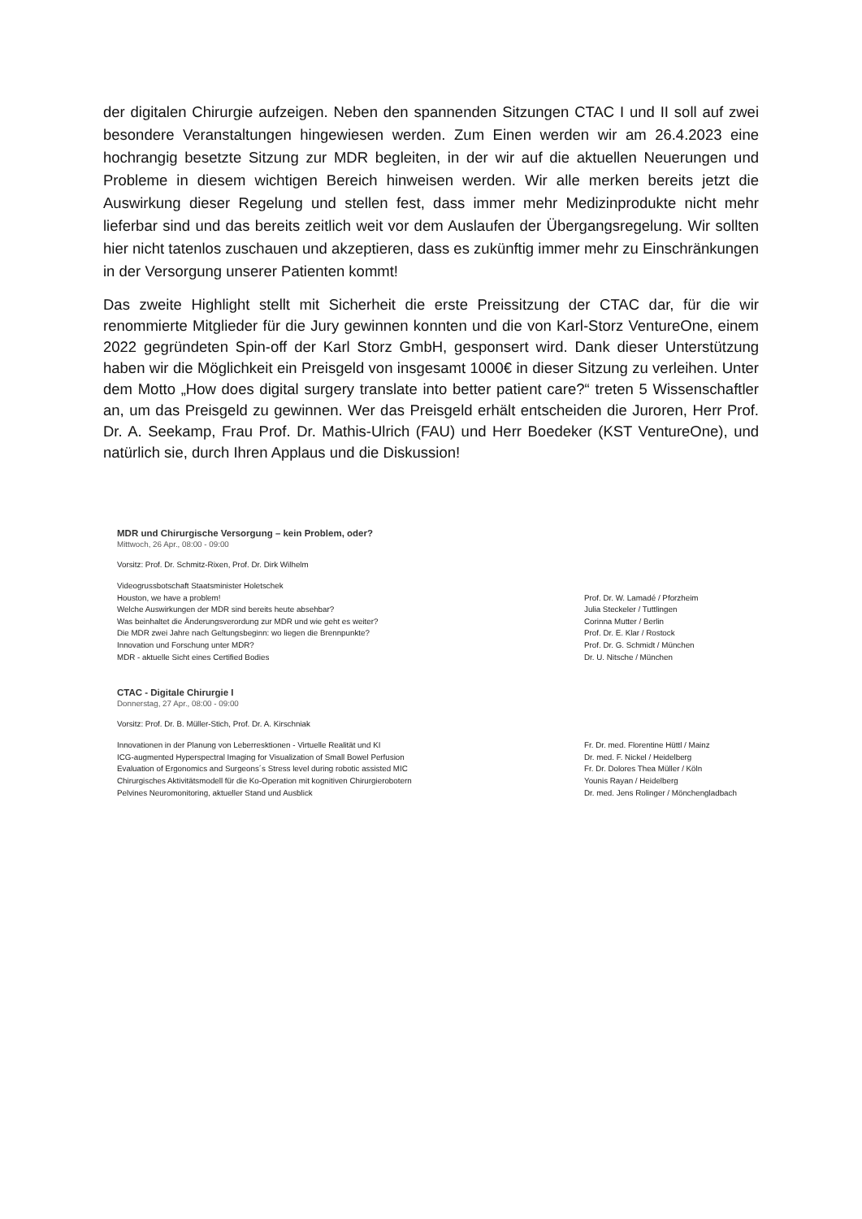der digitalen Chirurgie aufzeigen. Neben den spannenden Sitzungen CTAC I und II soll auf zwei besondere Veranstaltungen hingewiesen werden. Zum Einen werden wir am 26.4.2023 eine hochrangig besetzte Sitzung zur MDR begleiten, in der wir auf die aktuellen Neuerungen und Probleme in diesem wichtigen Bereich hinweisen werden. Wir alle merken bereits jetzt die Auswirkung dieser Regelung und stellen fest, dass immer mehr Medizinprodukte nicht mehr lieferbar sind und das bereits zeitlich weit vor dem Auslaufen der Übergangsregelung. Wir sollten hier nicht tatenlos zuschauen und akzeptieren, dass es zukünftig immer mehr zu Einschränkungen in der Versorgung unserer Patienten kommt!
Das zweite Highlight stellt mit Sicherheit die erste Preissitzung der CTAC dar, für die wir renommierte Mitglieder für die Jury gewinnen konnten und die von Karl-Storz VentureOne, einem 2022 gegründeten Spin-off der Karl Storz GmbH, gesponsert wird. Dank dieser Unterstützung haben wir die Möglichkeit ein Preisgeld von insgesamt 1000€ in dieser Sitzung zu verleihen. Unter dem Motto „How does digital surgery translate into better patient care?“ treten 5 Wissenschaftler an, um das Preisgeld zu gewinnen. Wer das Preisgeld erhält entscheiden die Juroren, Herr Prof. Dr. A. Seekamp, Frau Prof. Dr. Mathis-Ulrich (FAU) und Herr Boedeker (KST VentureOne), und natürlich sie, durch Ihren Applaus und die Diskussion!
MDR und Chirurgische Versorgung – kein Problem, oder?
Mittwoch, 26 Apr., 08:00 - 09:00
Vorsitz: Prof. Dr. Schmitz-Rixen, Prof. Dr. Dirk Wilhelm
| Videogrussbotschaft Staatsminister Holetschek | |
| Houston, we have a problem! | Prof. Dr. W. Lamadé / Pforzheim |
| Welche Auswirkungen der MDR sind bereits heute absehbar? | Julia Steckeler / Tuttlingen |
| Was beinhaltet die Änderungsverordung zur MDR und wie geht es weiter? | Corinna Mutter / Berlin |
| Die MDR zwei Jahre nach Geltungsbeginn: wo liegen die Brennpunkte? | Prof. Dr. E. Klar / Rostock |
| Innovation und Forschung unter MDR? | Prof. Dr. G. Schmidt / München |
| MDR - aktuelle Sicht eines Certified Bodies | Dr. U. Nitsche / München |
CTAC - Digitale Chirurgie I
Donnerstag, 27 Apr., 08:00 - 09:00
Vorsitz: Prof. Dr. B. Müller-Stich, Prof. Dr. A. Kirschniak
| Innovationen in der Planung von Leberresktionen - Virtuelle Realität und KI | Fr. Dr. med. Florentine Hüttl / Mainz |
| ICG-augmented Hyperspectral Imaging for Visualization of Small Bowel Perfusion | Dr. med. F. Nickel / Heidelberg |
| Evaluation of Ergonomics and Surgeons´s Stress level during robotic assisted MIC | Fr. Dr. Dolores Thea Müller / Köln |
| Chirurgisches Aktivitätsmodell für die Ko-Operation mit kognitiven Chirurgierobotern | Younis Rayan / Heidelberg |
| Pelvines Neuromonitoring, aktueller Stand und Ausblick | Dr. med. Jens Rolinger / Mönchengladbach |